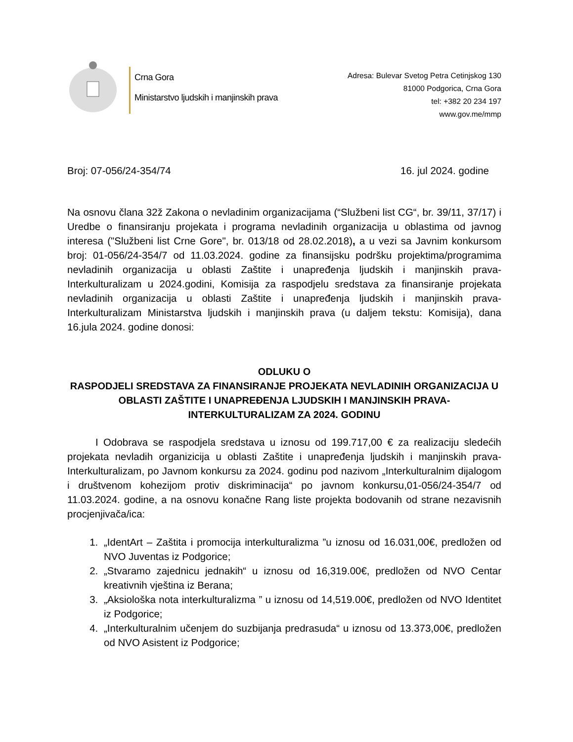Crna Gora
Ministarstvo ljudskih i manjinskih prava
Adresa: Bulevar Svetog Petra Cetinjskog 130
81000 Podgorica, Crna Gora
tel: +382 20 234 197
www.gov.me/mmp
Broj: 07-056/24-354/74 16. jul 2024. godine
Na osnovu člana 32ž Zakona o nevladinim organizacijama (“Službeni list CG“, br. 39/11, 37/17) i Uredbe o finansiranju projekata i programa nevladinih organizacija u oblastima od javnog interesa ("Službeni list Crne Gore", br. 013/18 od 28.02.2018), a u vezi sa Javnim konkursom broj: 01-056/24-354/7 od 11.03.2024. godine za finansijsku podršku projektima/programima nevladinih organizacija u oblasti Zaštite i unapređenja ljudskih i manjinskih prava-Interkulturalizam u 2024.godini, Komisija za raspodjelu sredstava za finansiranje projekata nevladinih organizacija u oblasti Zaštite i unapređenja ljudskih i manjinskih prava-Interkulturalizam Ministarstva ljudskih i manjinskih prava (u daljem tekstu: Komisija), dana 16.jula 2024. godine donosi:
ODLUKU O
RASPODJELI SREDSTAVA ZA FINANSIRANJE PROJEKATA NEVLADINIH ORGANIZACIJA U OBLASTI ZAŠTITE I UNAPREĐENJA LJUDSKIH I MANJINSKIH PRAVA-INTERKULTURALIZAM ZA 2024. GODINU
I Odobrava se raspodjela sredstava u iznosu od 199.717,00 € za realizaciju sledećih projekata nevladih organizicija u oblasti Zaštite i unapređenja ljudskih i manjinskih prava-Interkulturalizam, po Javnom konkursu za 2024. godinu pod nazivom „Interkulturalnim dijalogom i društvenom kohezijom protiv diskriminacija“ po javnom konkursu,01-056/24-354/7 od 11.03.2024. godine, a na osnovu konačne Rang liste projekta bodovanih od strane nezavisnih procjenjivača/ica:
1. „IdentArt – Zaštita i promocija interkulturalizma ”u iznosu od 16.031,00€, predložen od NVO Juventas iz Podgorice;
2. „Stvaramo zajednicu jednakih“ u iznosu od 16,319.00€, predložen od NVO Centar kreativnih vještina iz Berana;
3. „Aksiološka nota interkulturalizma ” u iznosu od 14,519.00€, predložen od NVO Identitet iz Podgorice;
4. „Interkulturalnim učenjem do suzbijanja predrasuda“ u iznosu od 13.373,00€, predložen od NVO Asistent iz Podgorice;